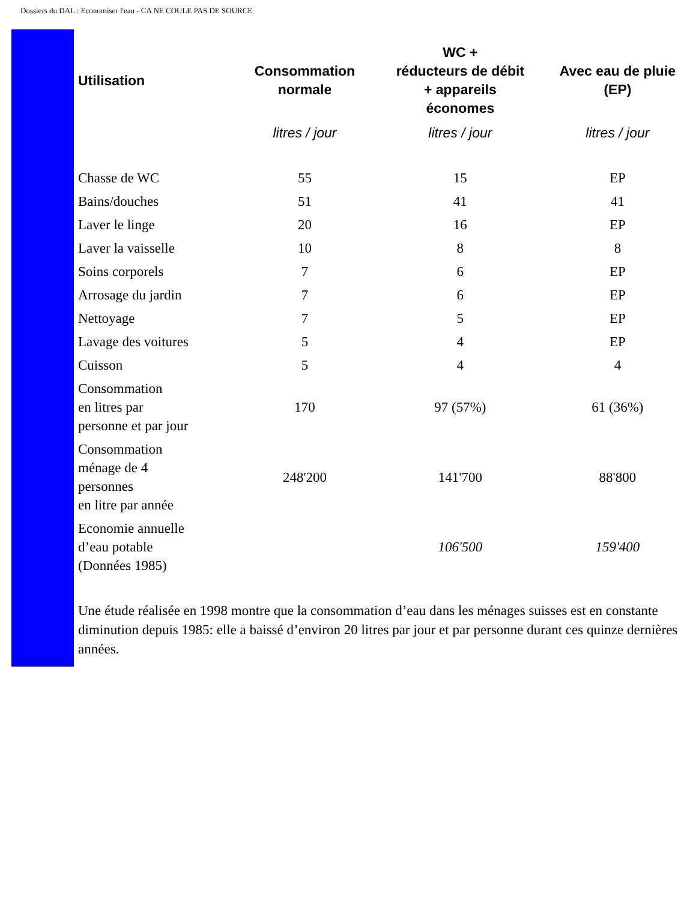Dossiers du DAL : Economiser l'eau - CA NE COULE PAS DE SOURCE
| Utilisation | Consommation normale | WC + réducteurs de débit + appareils économes | Avec eau de pluie (EP) |
| --- | --- | --- | --- |
| | litres / jour | litres / jour | litres / jour |
| Chasse de WC | 55 | 15 | EP |
| Bains/douches | 51 | 41 | 41 |
| Laver le linge | 20 | 16 | EP |
| Laver la vaisselle | 10 | 8 | 8 |
| Soins corporels | 7 | 6 | EP |
| Arrosage du jardin | 7 | 6 | EP |
| Nettoyage | 7 | 5 | EP |
| Lavage des voitures | 5 | 4 | EP |
| Cuisson | 5 | 4 | 4 |
| Consommation en litres par personne et par jour | 170 | 97 (57%) | 61 (36%) |
| Consommation ménage de 4 personnes en litre par année | 248'200 | 141'700 | 88'800 |
| Economie annuelle d’eau potable (Données 1985) | | 106'500 | 159'400 |
Une étude réalisée en 1998 montre que la consommation d’eau dans les ménages suisses est en constante diminution depuis 1985: elle a baissé d’environ 20 litres par jour et par personne durant ces quinze dernières années.